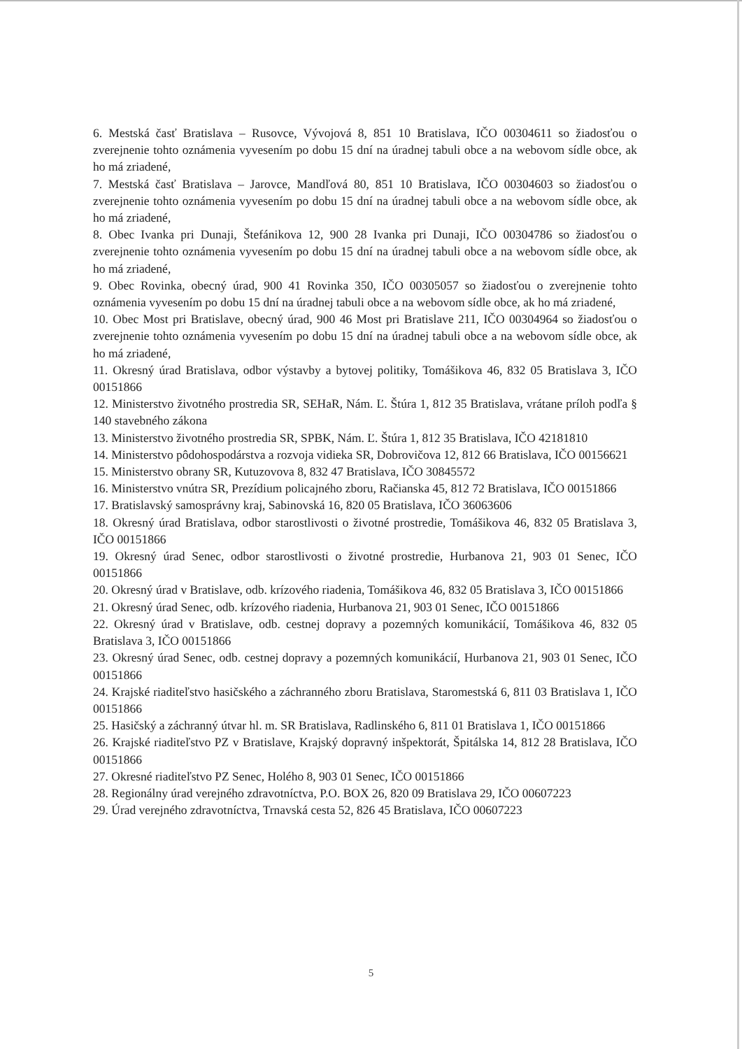6. Mestská časť Bratislava – Rusovce, Vývojová 8, 851 10 Bratislava, IČO 00304611 so žiadosťou o zverejnenie tohto oznámenia vyvesením po dobu 15 dní na úradnej tabuli obce a na webovom sídle obce, ak ho má zriadené,
7. Mestská časť Bratislava – Jarovce, Mandľová 80, 851 10 Bratislava, IČO 00304603 so žiadosťou o zverejnenie tohto oznámenia vyvesením po dobu 15 dní na úradnej tabuli obce a na webovom sídle obce, ak ho má zriadené,
8. Obec Ivanka pri Dunaji, Štefánikova 12, 900 28 Ivanka pri Dunaji, IČO 00304786 so žiadosťou o zverejnenie tohto oznámenia vyvesením po dobu 15 dní na úradnej tabuli obce a na webovom sídle obce, ak ho má zriadené,
9. Obec Rovinka, obecný úrad, 900 41 Rovinka 350, IČO 00305057 so žiadosťou o zverejnenie tohto oznámenia vyvesením po dobu 15 dní na úradnej tabuli obce a na webovom sídle obce, ak ho má zriadené,
10. Obec Most pri Bratislave, obecný úrad, 900 46 Most pri Bratislave 211, IČO 00304964 so žiadosťou o zverejnenie tohto oznámenia vyvesením po dobu 15 dní na úradnej tabuli obce a na webovom sídle obce, ak ho má zriadené,
11. Okresný úrad Bratislava, odbor výstavby a bytovej politiky, Tomášikova 46, 832 05 Bratislava 3, IČO 00151866
12. Ministerstvo životného prostredia SR, SEHaR, Nám. Ľ. Štúra 1, 812 35 Bratislava, vrátane príloh podľa § 140 stavebného zákona
13. Ministerstvo životného prostredia SR, SPBK, Nám. Ľ. Štúra 1, 812 35 Bratislava, IČO 42181810
14. Ministerstvo pôdohospodárstva a rozvoja vidieka SR, Dobrovičova 12, 812 66 Bratislava, IČO 00156621
15. Ministerstvo obrany SR, Kutuzovova 8, 832 47 Bratislava, IČO 30845572
16. Ministerstvo vnútra SR, Prezídium policajného zboru, Račianska 45, 812 72 Bratislava, IČO 00151866
17. Bratislavský samosprávny kraj, Sabinovská 16, 820 05 Bratislava, IČO 36063606
18. Okresný úrad Bratislava, odbor starostlivosti o životné prostredie, Tomášikova 46, 832 05 Bratislava 3, IČO 00151866
19. Okresný úrad Senec, odbor starostlivosti o životné prostredie, Hurbanova 21, 903 01 Senec, IČO 00151866
20. Okresný úrad v Bratislave, odb. krízového riadenia, Tomášikova 46, 832 05 Bratislava 3, IČO 00151866
21. Okresný úrad Senec, odb. krízového riadenia, Hurbanova 21, 903 01 Senec, IČO 00151866
22. Okresný úrad v Bratislave, odb. cestnej dopravy a pozemných komunikácií, Tomášikova 46, 832 05 Bratislava 3, IČO 00151866
23. Okresný úrad Senec, odb. cestnej dopravy a pozemných komunikácií, Hurbanova 21, 903 01 Senec, IČO 00151866
24. Krajské riaditeľstvo hasičského a záchranného zboru Bratislava, Staromestská 6, 811 03 Bratislava 1, IČO 00151866
25. Hasičský a záchranný útvar hl. m. SR Bratislava, Radlinského 6, 811 01 Bratislava 1, IČO 00151866
26. Krajské riaditeľstvo PZ v Bratislave, Krajský dopravný inšpektorát, Špitálska 14, 812 28 Bratislava, IČO 00151866
27. Okresné riaditeľstvo PZ Senec, Holého 8, 903 01 Senec, IČO 00151866
28. Regionálny úrad verejného zdravotníctva, P.O. BOX 26, 820 09 Bratislava 29, IČO 00607223
29. Úrad verejného zdravotníctva, Trnavská cesta 52, 826 45 Bratislava, IČO 00607223
5